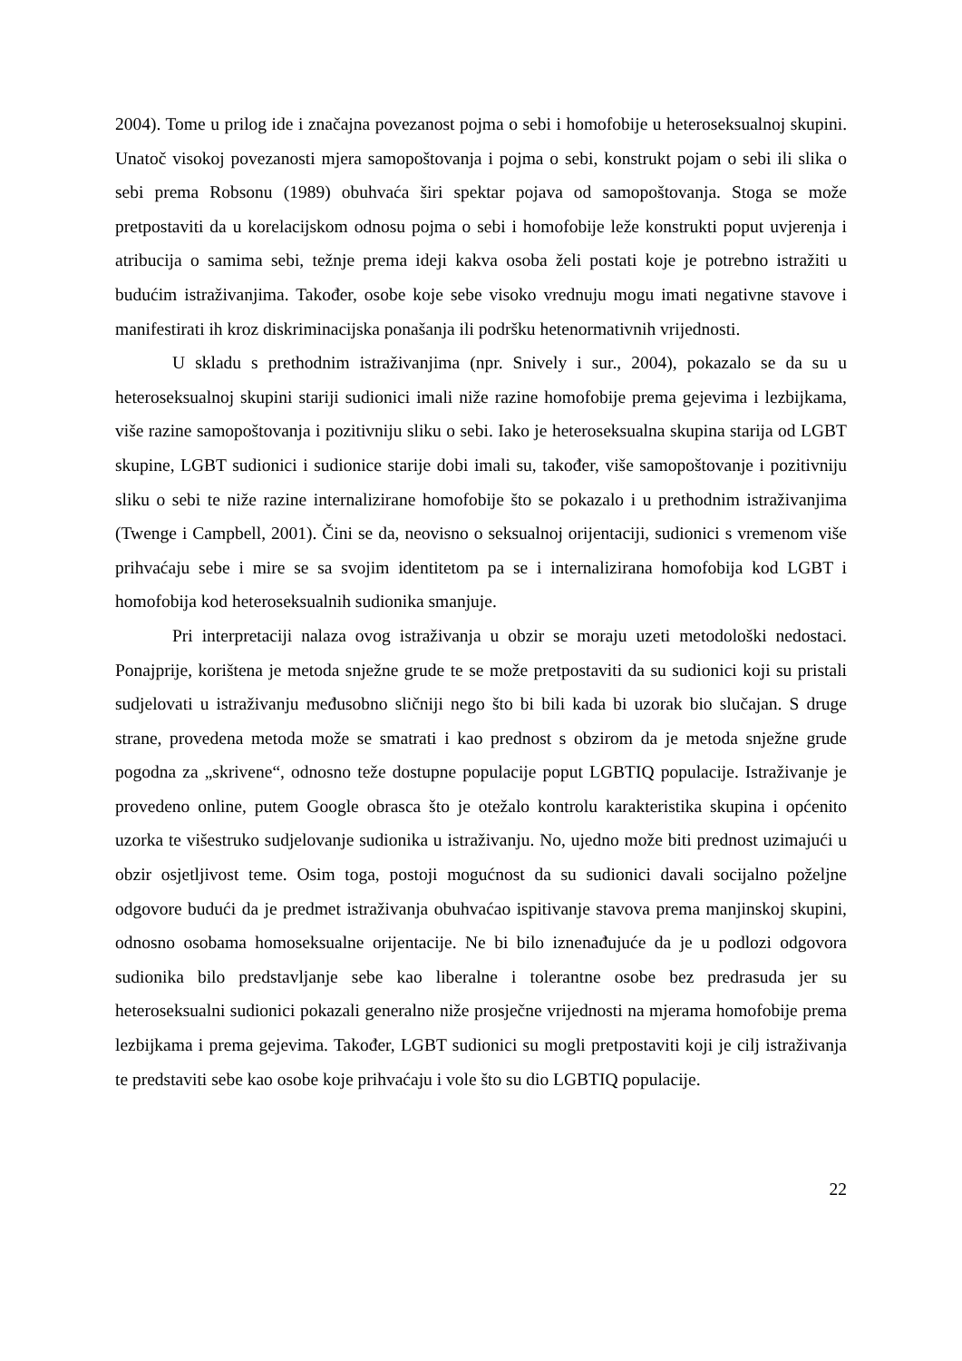2004). Tome u prilog ide i značajna povezanost pojma o sebi i homofobije u heteroseksualnoj skupini. Unatoč visokoj povezanosti mjera samopoštovanja i pojma o sebi, konstrukt pojam o sebi ili slika o sebi prema Robsonu (1989) obuhvaća širi spektar pojava od samopoštovanja. Stoga se može pretpostaviti da u korelacijskom odnosu pojma o sebi i homofobije leže konstrukti poput uvjerenja i atribucija o samima sebi, težnje prema ideji kakva osoba želi postati koje je potrebno istražiti u budućim istraživanjima. Također, osobe koje sebe visoko vrednuju mogu imati negativne stavove i manifestirati ih kroz diskriminacijska ponašanja ili podršku hetenormativnih vrijednosti.
U skladu s prethodnim istraživanjima (npr. Snively i sur., 2004), pokazalo se da su u heteroseksualnoj skupini stariji sudionici imali niže razine homofobije prema gejevima i lezbijkama, više razine samopoštovanja i pozitivniju sliku o sebi. Iako je heteroseksualna skupina starija od LGBT skupine, LGBT sudionici i sudionice starije dobi imali su, također, više samopoštovanje i pozitivniju sliku o sebi te niže razine internalizirane homofobije što se pokazalo i u prethodnim istraživanjima (Twenge i Campbell, 2001). Čini se da, neovisno o seksualnoj orijentaciji, sudionici s vremenom više prihvaćaju sebe i mire se sa svojim identitetom pa se i internalizirana homofobija kod LGBT i homofobija kod heteroseksualnih sudionika smanjuje.
Pri interpretaciji nalaza ovog istraživanja u obzir se moraju uzeti metodološki nedostaci. Ponajprije, korištena je metoda snježne grude te se može pretpostaviti da su sudionici koji su pristali sudjelovati u istraživanju međusobno sličniji nego što bi bili kada bi uzorak bio slučajan. S druge strane, provedena metoda može se smatrati i kao prednost s obzirom da je metoda snježne grude pogodna za „skrivene“, odnosno teže dostupne populacije poput LGBTIQ populacije. Istraživanje je provedeno online, putem Google obrasca što je otežalo kontrolu karakteristika skupina i općenito uzorka te višestruko sudjelovanje sudionika u istraživanju. No, ujedno može biti prednost uzimajući u obzir osjetljivost teme. Osim toga, postoji mogućnost da su sudionici davali socijalno poželjne odgovore budući da je predmet istraživanja obuhvaćao ispitivanje stavova prema manjinskoj skupini, odnosno osobama homoseksualne orijentacije. Ne bi bilo iznenađujuće da je u podlozi odgovora sudionika bilo predstavljanje sebe kao liberalne i tolerantne osobe bez predrasuda jer su heteroseksualni sudionici pokazali generalno niže prosječne vrijednosti na mjerama homofobije prema lezbijkama i prema gejevima. Također, LGBT sudionici su mogli pretpostaviti koji je cilj istraživanja te predstaviti sebe kao osobe koje prihvaćaju i vole što su dio LGBTIQ populacije.
22